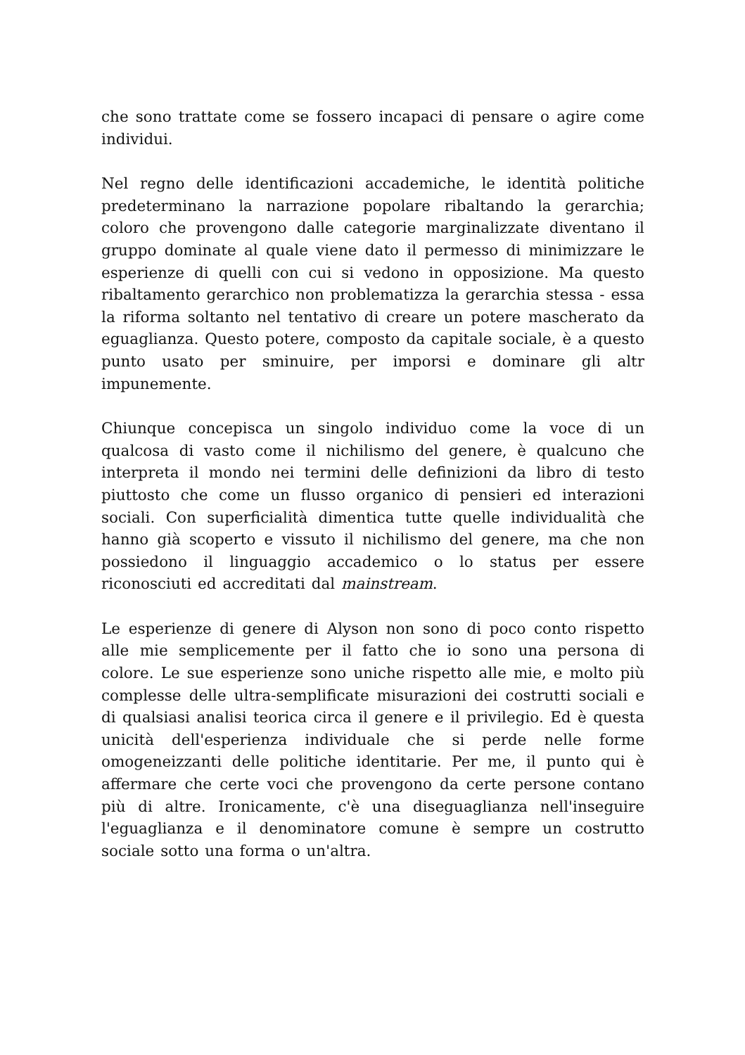che sono trattate come se fossero incapaci di pensare o agire come individui.
Nel regno delle identificazioni accademiche, le identità politiche predeterminano la narrazione popolare ribaltando la gerarchia; coloro che provengono dalle categorie marginalizzate diventano il gruppo dominate al quale viene dato il permesso di minimizzare le esperienze di quelli con cui si vedono in opposizione. Ma questo ribaltamento gerarchico non problematizza la gerarchia stessa - essa la riforma soltanto nel tentativo di creare un potere mascherato da eguaglianza. Questo potere, composto da capitale sociale, è a questo punto usato per sminuire, per imporsi e dominare gli altr impunemente.
Chiunque concepisca un singolo individuo come la voce di un qualcosa di vasto come il nichilismo del genere, è qualcuno che interpreta il mondo nei termini delle definizioni da libro di testo piuttosto che come un flusso organico di pensieri ed interazioni sociali. Con superficialità dimentica tutte quelle individualità che hanno già scoperto e vissuto il nichilismo del genere, ma che non possiedono il linguaggio accademico o lo status per essere riconosciuti ed accreditati dal mainstream.
Le esperienze di genere di Alyson non sono di poco conto rispetto alle mie semplicemente per il fatto che io sono una persona di colore. Le sue esperienze sono uniche rispetto alle mie, e molto più complesse delle ultra-semplificate misurazioni dei costrutti sociali e di qualsiasi analisi teorica circa il genere e il privilegio. Ed è questa unicità dell'esperienza individuale che si perde nelle forme omogeneizzanti delle politiche identitarie. Per me, il punto qui è affermare che certe voci che provengono da certe persone contano più di altre. Ironicamente, c'è una diseguaglianza nell'inseguire l'eguaglianza e il denominatore comune è sempre un costrutto sociale sotto una forma o un'altra.